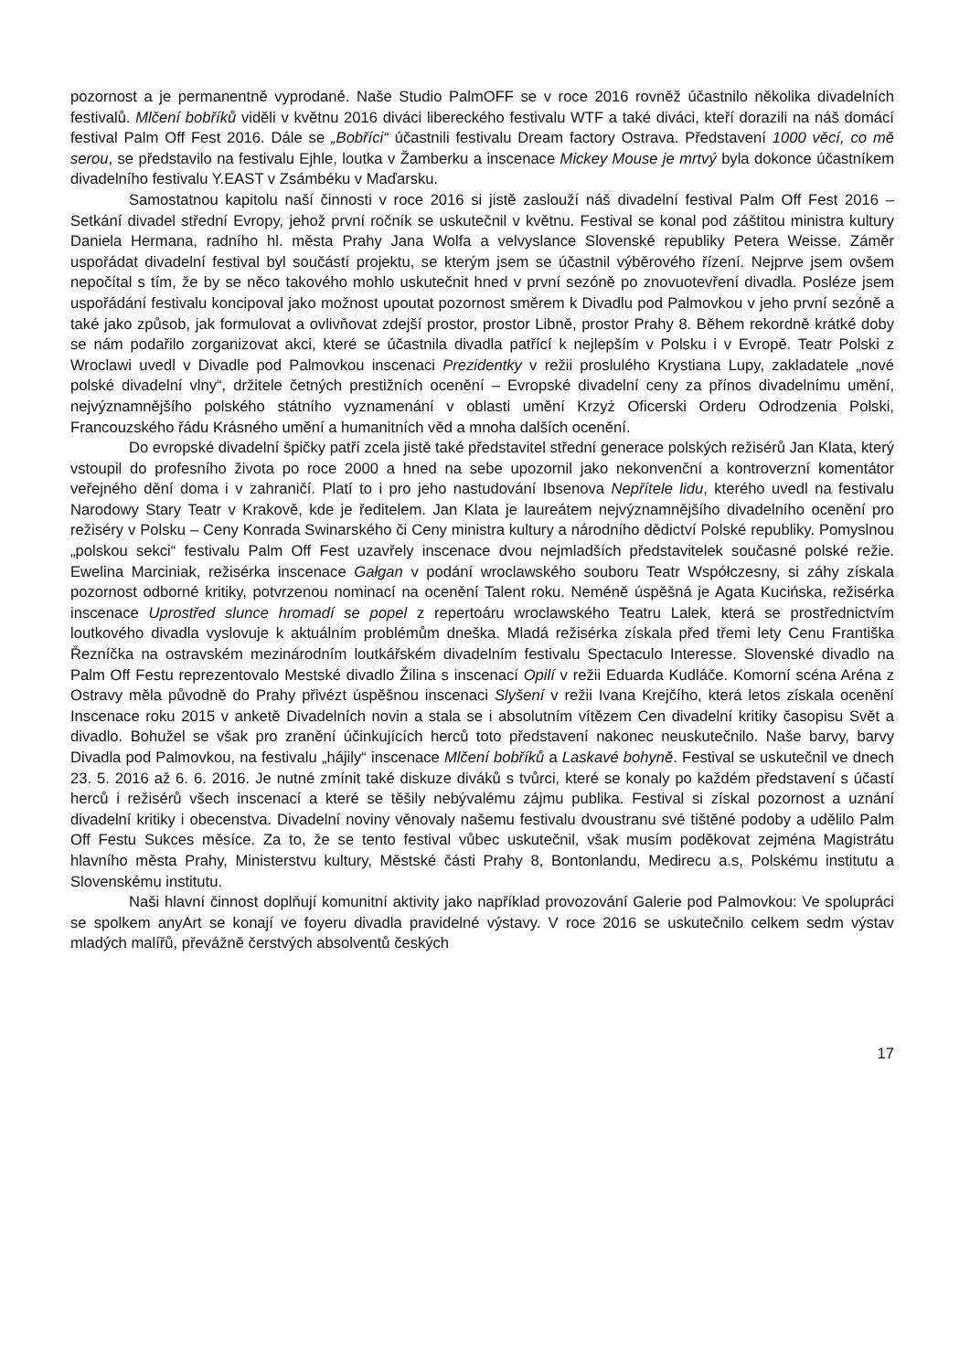pozornost a je permanentně vyprodané. Naše Studio PalmOFF se v roce 2016 rovněž účastnilo několika divadelních festivalů. Mlčení bobříků viděli v květnu 2016 diváci libereckého festivalu WTF a také diváci, kteří dorazili na náš domácí festival Palm Off Fest 2016. Dále se „Bobříci“ účastnili festivalu Dream factory Ostrava. Představení 1000 věcí, co mě serou, se představilo na festivalu Ejhle, loutka v Žamberku a inscenace Mickey Mouse je mrtvý byla dokonce účastníkem divadelního festivalu Y.EAST v Zsámbéku v Maďarsku.
Samostatnou kapitolu naší činnosti v roce 2016 si jistě zaslouží náš divadelní festival Palm Off Fest 2016 – Setkání divadel střední Evropy, jehož první ročník se uskutečnil v květnu. Festival se konal pod záštitou ministra kultury Daniela Hermana, radního hl. města Prahy Jana Wolfa a velvyslance Slovenské republiky Petera Weisse. Záměr uspořádat divadelní festival byl součástí projektu, se kterým jsem se účastnil výběrového řízení. Nejprve jsem ovšem nepočítal s tím, že by se něco takového mohlo uskutečnit hned v první sezóně po znovuotevření divadla. Posléze jsem uspořádání festivalu koncipoval jako možnost upoutat pozornost směrem k Divadlu pod Palmovkou v jeho první sezóně a také jako způsob, jak formulovat a ovlivňovat zdejší prostor, prostor Libně, prostor Prahy 8. Během rekordně krátké doby se nám podařilo zorganizovat akci, které se účastnila divadla patřící k nejlepším v Polsku i v Evropě. Teatr Polski z Wroclawi uvedl v Divadle pod Palmovkou inscenaci Prezidentky v režii proslulého Krystiana Lupy, zakladatele „nové polské divadelní vlny“, držitele četných prestižních ocenění – Evropské divadelní ceny za přínos divadelnímu umění, nejvýznamnějšího polského státního vyznamenání v oblasti umění Krzyż Oficerski Orderu Odrodzenia Polski, Francouzského řádu Krásného umění a humanitních věd a mnoha dalších ocenění.
Do evropské divadelní špičky patří zcela jistě také představitel střední generace polských režisérů Jan Klata, který vstoupil do profesního života po roce 2000 a hned na sebe upozornil jako nekonvenční a kontroverzní komentátor veřejného dění doma i v zahraničí. Platí to i pro jeho nastudování Ibsenova Nepřítele lidu, kterého uvedl na festivalu Narodowy Stary Teatr v Krakově, kde je ředitelem. Jan Klata je laureátem nejvýznamnějšího divadelního ocenění pro režiséry v Polsku – Ceny Konrada Swinarského či Ceny ministra kultury a národního dědictví Polské republiky. Pomyslnou „polskou sekci“ festivalu Palm Off Fest uzavřely inscenace dvou nejmladších představitelek současné polské režie. Ewelina Marciniak, režisérka inscenace Gałgan v podání wroclawského souboru Teatr Współczesny, si záhy získala pozornost odborné kritiky, potvrzenou nominací na ocenění Talent roku. Neméně úspěšná je Agata Kucińska, režisérka inscenace Uprostřed slunce hromadí se popel z repertoáru wroclawského Teatru Lalek, která se prostřednictvím loutkového divadla vyslovuje k aktuálním problémům dneška. Mladá režisérka získala před třemi lety Cenu Františka Řezníčka na ostravském mezinárodním loutkářském divadelním festivalu Spectaculo Interesse. Slovenské divadlo na Palm Off Festu reprezentovalo Mestské divadlo Žilina s inscenací Opilí v režii Eduarda Kudláče. Komorní scéna Aréna z Ostravy měla původně do Prahy přivézt úspěšnou inscenaci Slyšení v režii Ivana Krejčího, která letos získala ocenění Inscenace roku 2015 v anketě Divadelních novin a stala se i absolutním vítězem Cen divadelní kritiky časopisu Svět a divadlo. Bohužel se však pro zranění účinkujících herců toto představení nakonec neuskutečnilo. Naše barvy, barvy Divadla pod Palmovkou, na festivalu „hájily“ inscenace Mlčení bobříků a Laskavé bohyně. Festival se uskutečnil ve dnech 23. 5. 2016 až 6. 6. 2016. Je nutné zmínit také diskuze diváků s tvůrci, které se konaly po každém představení s účastí herců i režisérů všech inscenací a které se těšily nebývalému zájmu publika. Festival si získal pozornost a uznání divadelní kritiky i obecenstva. Divadelní noviny věnovaly našemu festivalu dvoustranu své tištěné podoby a udělilo Palm Off Festu Sukces měsíce. Za to, že se tento festival vůbec uskutečnil, však musím poděkovat zejména Magistrátu hlavního města Prahy, Ministerstvu kultury, Městské části Prahy 8, Bontonlandu, Medirecu a.s, Polskému institutu a Slovenskému institutu.
Naši hlavní činnost doplňují komunitní aktivity jako například provozování Galerie pod Palmovkou: Ve spolupráci se spolkem anyArt se konají ve foyeru divadla pravidelné výstavy. V roce 2016 se uskutečnilo celkem sedm výstav mladých malířů, převážně čerstvých absolventů českých
17